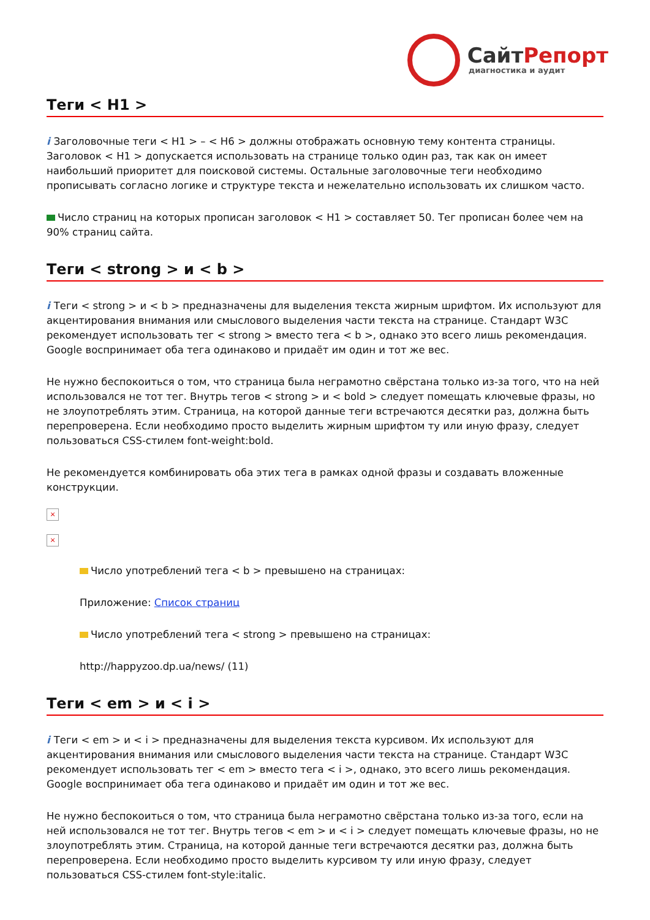Сайт Репорт
диагностика и аудит
Теги < H1 >
i Заголовочные теги < H1 > – < H6 > должны отображать основную тему контента страницы. Заголовок < H1 > допускается использовать на странице только один раз, так как он имеет наибольший приоритет для поисковой системы. Остальные заголовочные теги необходимо прописывать согласно логике и структуре текста и нежелательно использовать их слишком часто.
Число страниц на которых прописан заголовок < H1 > составляет 50. Тег прописан более чем на 90% страниц сайта.
Теги < strong > и < b >
i Теги < strong > и < b > предназначены для выделения текста жирным шрифтом. Их используют для акцентирования внимания или смыслового выделения части текста на странице. Стандарт W3C рекомендует использовать тег < strong > вместо тега < b >, однако это всего лишь рекомендация. Google воспринимает оба тега одинаково и придаёт им один и тот же вес.
Не нужно беспокоиться о том, что страница была неграмотно свёрстана только из-за того, что на ней использовался не тот тег. Внутрь тегов < strong > и < bold > следует помещать ключевые фразы, но не злоупотреблять этим. Страница, на которой данные теги встречаются десятки раз, должна быть перепроверена. Если необходимо просто выделить жирным шрифтом ту или иную фразу, следует пользоваться CSS-стилем font-weight:bold.
Не рекомендуется комбинировать оба этих тега в рамках одной фразы и создавать вложенные конструкции.
×
×
Число употреблений тега < b > превышено на страницах:
Приложение: Список страниц
Число употреблений тега < strong > превышено на страницах:
http://happyzoo.dp.ua/news/ (11)
Теги < em > и < i >
i Теги < em > и < i > предназначены для выделения текста курсивом. Их используют для акцентирования внимания или смыслового выделения части текста на странице. Стандарт W3C рекомендует использовать тег < em > вместо тега < i >, однако, это всего лишь рекомендация. Google воспринимает оба тега одинаково и придаёт им один и тот же вес.
Не нужно беспокоиться о том, что страница была неграмотно свёрстана только из-за того, если на ней использовался не тот тег. Внутрь тегов < em > и < i > следует помещать ключевые фразы, но не злоупотреблять этим. Страница, на которой данные теги встречаются десятки раз, должна быть перепроверена. Если необходимо просто выделить курсивом ту или иную фразу, следует пользоваться CSS-стилем font-style:italic.